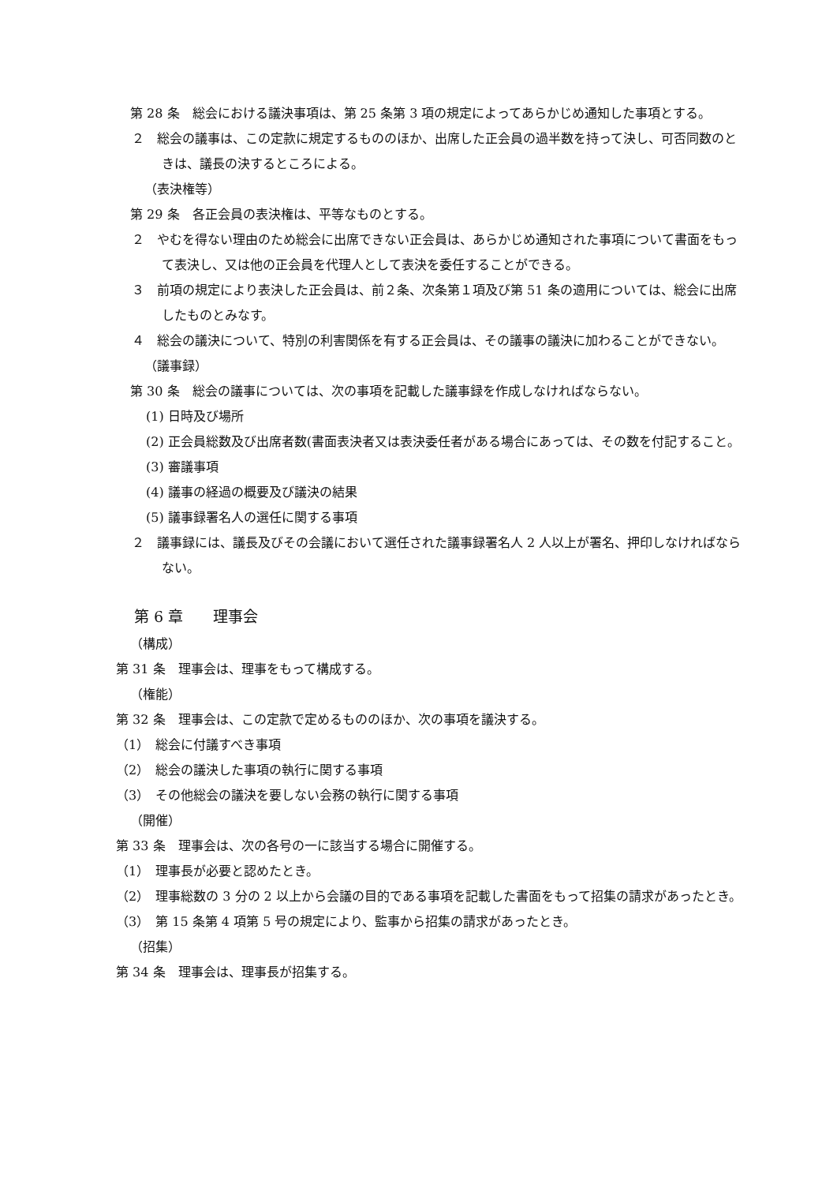第 28 条　総会における議決事項は、第 25 条第 3 項の規定によってあらかじめ通知した事項とする。
２　総会の議事は、この定款に規定するもののほか、出席した正会員の過半数を持って決し、可否同数のときは、議長の決するところによる。
（表決権等）
第 29 条　各正会員の表決権は、平等なものとする。
２　やむを得ない理由のため総会に出席できない正会員は、あらかじめ通知された事項について書面をもって表決し、又は他の正会員を代理人として表決を委任することができる。
３　前項の規定により表決した正会員は、前２条、次条第１項及び第 51 条の適用については、総会に出席したものとみなす。
４　総会の議決について、特別の利害関係を有する正会員は、その議事の議決に加わることができない。
（議事録）
第 30 条　総会の議事については、次の事項を記載した議事録を作成しなければならない。
(1) 日時及び場所
(2) 正会員総数及び出席者数(書面表決者又は表決委任者がある場合にあっては、その数を付記すること。
(3) 審議事項
(4) 議事の経過の概要及び議決の結果
(5) 議事録署名人の選任に関する事項
２　議事録には、議長及びその会議において選任された議事録署名人 2 人以上が署名、押印しなければならない。
第 6 章　　理事会
（構成）
第 31 条　理事会は、理事をもって構成する。
（権能）
第 32 条　理事会は、この定款で定めるもののほか、次の事項を議決する。
（1）　総会に付議すべき事項
（2）　総会の議決した事項の執行に関する事項
（3）　その他総会の議決を要しない会務の執行に関する事項
（開催）
第 33 条　理事会は、次の各号の一に該当する場合に開催する。
（1）　理事長が必要と認めたとき。
（2）　理事総数の 3 分の 2 以上から会議の目的である事項を記載した書面をもって招集の請求があったとき。
（3）　第 15 条第 4 項第 5 号の規定により、監事から招集の請求があったとき。
（招集）
第 34 条　理事会は、理事長が招集する。